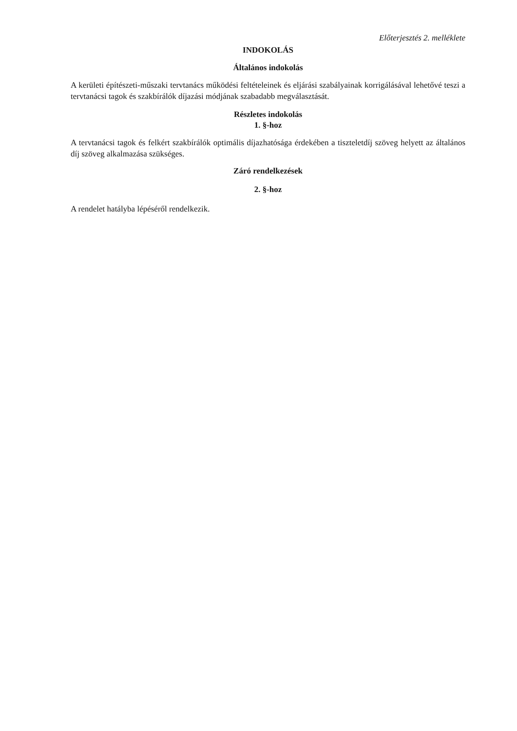Előterjesztés 2. melléklete
INDOKOLÁS
Általános indokolás
A kerületi építészeti-műszaki tervtanács működési feltételeinek és eljárási szabályainak korrigálásával lehetővé teszi a tervtanácsi tagok és szakbírálók díjazási módjának szabadabb megválasztását.
Részletes indokolás
1. §-hoz
A tervtanácsi tagok és felkért szakbírálók optimális díjazhatósága érdekében a tiszteletdíj szöveg helyett az általános díj szöveg alkalmazása szükséges.
Záró rendelkezések
2. §-hoz
A rendelet hatályba lépéséről rendelkezik.